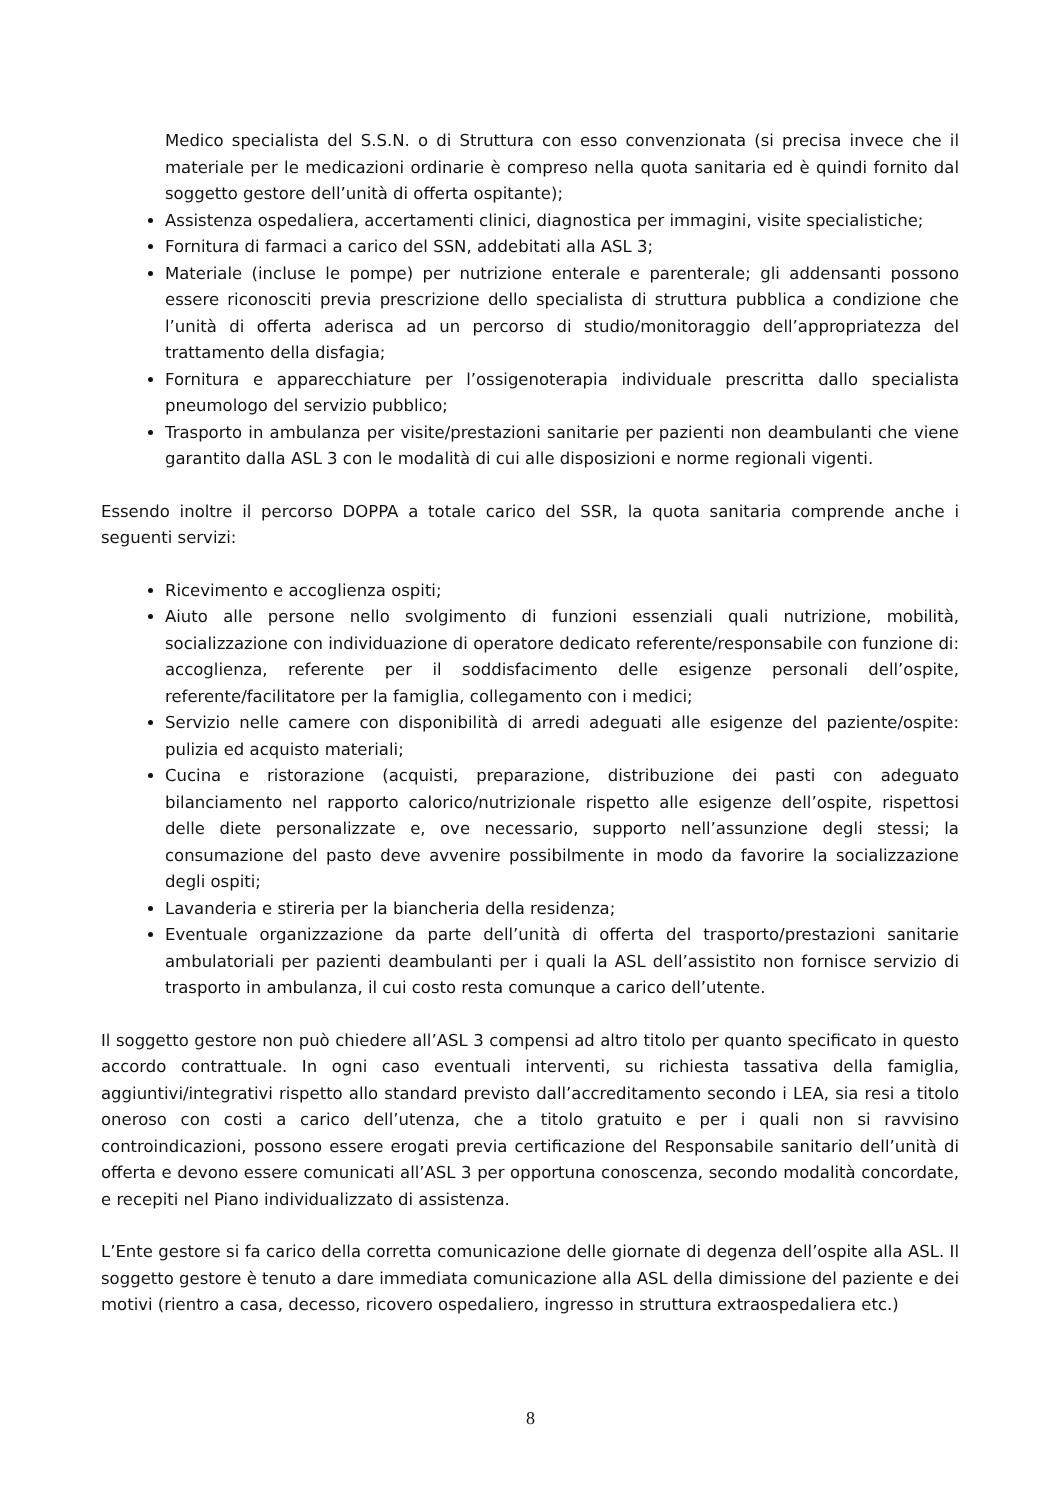Medico specialista del S.S.N. o di Struttura con esso convenzionata (si precisa invece che il materiale per le medicazioni ordinarie è compreso nella quota sanitaria ed è quindi fornito dal soggetto gestore dell’unità di offerta ospitante);
Assistenza ospedaliera, accertamenti clinici, diagnostica per immagini, visite specialistiche;
Fornitura di farmaci a carico del SSN, addebitati alla ASL 3;
Materiale (incluse le pompe) per nutrizione enterale e parenterale; gli addensanti possono essere riconosciti previa prescrizione dello specialista di struttura pubblica a condizione che l’unità di offerta aderisca ad un percorso di studio/monitoraggio dell’appropriatezza del trattamento della disfagia;
Fornitura e apparecchiature per l’ossigenoterapia individuale prescritta dallo specialista pneumologo del servizio pubblico;
Trasporto in ambulanza per visite/prestazioni sanitarie per pazienti non deambulanti che viene garantito dalla ASL 3 con le modalità di cui alle disposizioni e norme regionali vigenti.
Essendo inoltre il percorso DOPPA a totale carico del SSR, la quota sanitaria comprende anche i seguenti servizi:
Ricevimento e accoglienza ospiti;
Aiuto alle persone nello svolgimento di funzioni essenziali quali nutrizione, mobilità, socializzazione con individuazione di operatore dedicato referente/responsabile con funzione di: accoglienza, referente per il soddisfacimento delle esigenze personali dell’ospite, referente/facilitatore per la famiglia, collegamento con i medici;
Servizio nelle camere con disponibilità di arredi adeguati alle esigenze del paziente/ospite: pulizia ed acquisto materiali;
Cucina e ristorazione (acquisti, preparazione, distribuzione dei pasti con adeguato bilanciamento nel rapporto calorico/nutrizionale rispetto alle esigenze dell’ospite, rispettosi delle diete personalizzate e, ove necessario, supporto nell’assunzione degli stessi; la consumazione del pasto deve avvenire possibilmente in modo da favorire la socializzazione degli ospiti;
Lavanderia e stireria per la biancheria della residenza;
Eventuale organizzazione da parte dell’unità di offerta del trasporto/prestazioni sanitarie ambulatoriali per pazienti deambulanti per i quali la ASL dell’assistito non fornisce servizio di trasporto in ambulanza, il cui costo resta comunque a carico dell’utente.
Il soggetto gestore non può chiedere all’ASL 3 compensi ad altro titolo per quanto specificato in questo accordo contrattuale. In ogni caso eventuali interventi, su richiesta tassativa della famiglia, aggiuntivi/integrativi rispetto allo standard previsto dall’accreditamento secondo i LEA, sia resi a titolo oneroso con costi a carico dell’utenza, che a titolo gratuito e per i quali non si ravvisino controindicazioni, possono essere erogati previa certificazione del Responsabile sanitario dell’unità di offerta e devono essere comunicati all’ASL 3 per opportuna conoscenza, secondo modalità concordate, e recepiti nel Piano individualizzato di assistenza.
L’Ente gestore si fa carico della corretta comunicazione delle giornate di degenza dell’ospite alla ASL. Il soggetto gestore è tenuto a dare immediata comunicazione alla ASL della dimissione del paziente e dei motivi (rientro a casa, decesso, ricovero ospedaliero, ingresso in struttura extraospedaliera etc.)
8